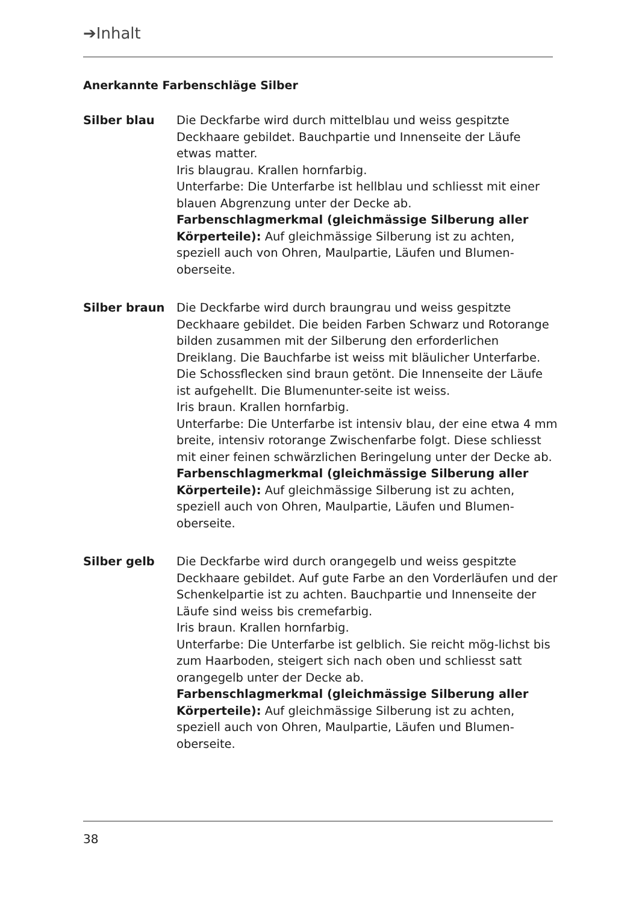➔Inhalt
Anerkannte Farbenschläge Silber
Silber blau Die Deckfarbe wird durch mittelblau und weiss gespitzte Deckhaare gebildet. Bauchpartie und Innenseite der Läufe etwas matter.
Iris blaugrau. Krallen hornfarbig.
Unterfarbe: Die Unterfarbe ist hellblau und schliesst mit einer blauen Abgrenzung unter der Decke ab.
Farbenschlagmerkmal (gleichmässige Silberung aller Körperteile): Auf gleichmässige Silberung ist zu achten, speziell auch von Ohren, Maulpartie, Läufen und Blumen-oberseite.
Silber braun Die Deckfarbe wird durch braungrau und weiss gespitzte Deckhaare gebildet. Die beiden Farben Schwarz und Rotorange bilden zusammen mit der Silberung den erforderlichen Dreiklang. Die Bauchfarbe ist weiss mit bläulicher Unterfarbe. Die Schossflecken sind braun getönt. Die Innenseite der Läufe ist aufgehellt. Die Blumenunter-seite ist weiss.
Iris braun. Krallen hornfarbig.
Unterfarbe: Die Unterfarbe ist intensiv blau, der eine etwa 4 mm breite, intensiv rotorange Zwischenfarbe folgt. Diese schliesst mit einer feinen schwärzlichen Beringelung unter der Decke ab.
Farbenschlagmerkmal (gleichmässige Silberung aller Körperteile): Auf gleichmässige Silberung ist zu achten, speziell auch von Ohren, Maulpartie, Läufen und Blumen-oberseite.
Silber gelb Die Deckfarbe wird durch orangegelb und weiss gespitzte Deckhaare gebildet. Auf gute Farbe an den Vorderläufen und der Schenkelpartie ist zu achten. Bauchpartie und Innenseite der Läufe sind weiss bis cremefarbig.
Iris braun. Krallen hornfarbig.
Unterfarbe: Die Unterfarbe ist gelblich. Sie reicht mög-lichst bis zum Haarboden, steigert sich nach oben und schliesst satt orangegelb unter der Decke ab.
Farbenschlagmerkmal (gleichmässige Silberung aller Körperteile): Auf gleichmässige Silberung ist zu achten, speziell auch von Ohren, Maulpartie, Läufen und Blumen-oberseite.
38